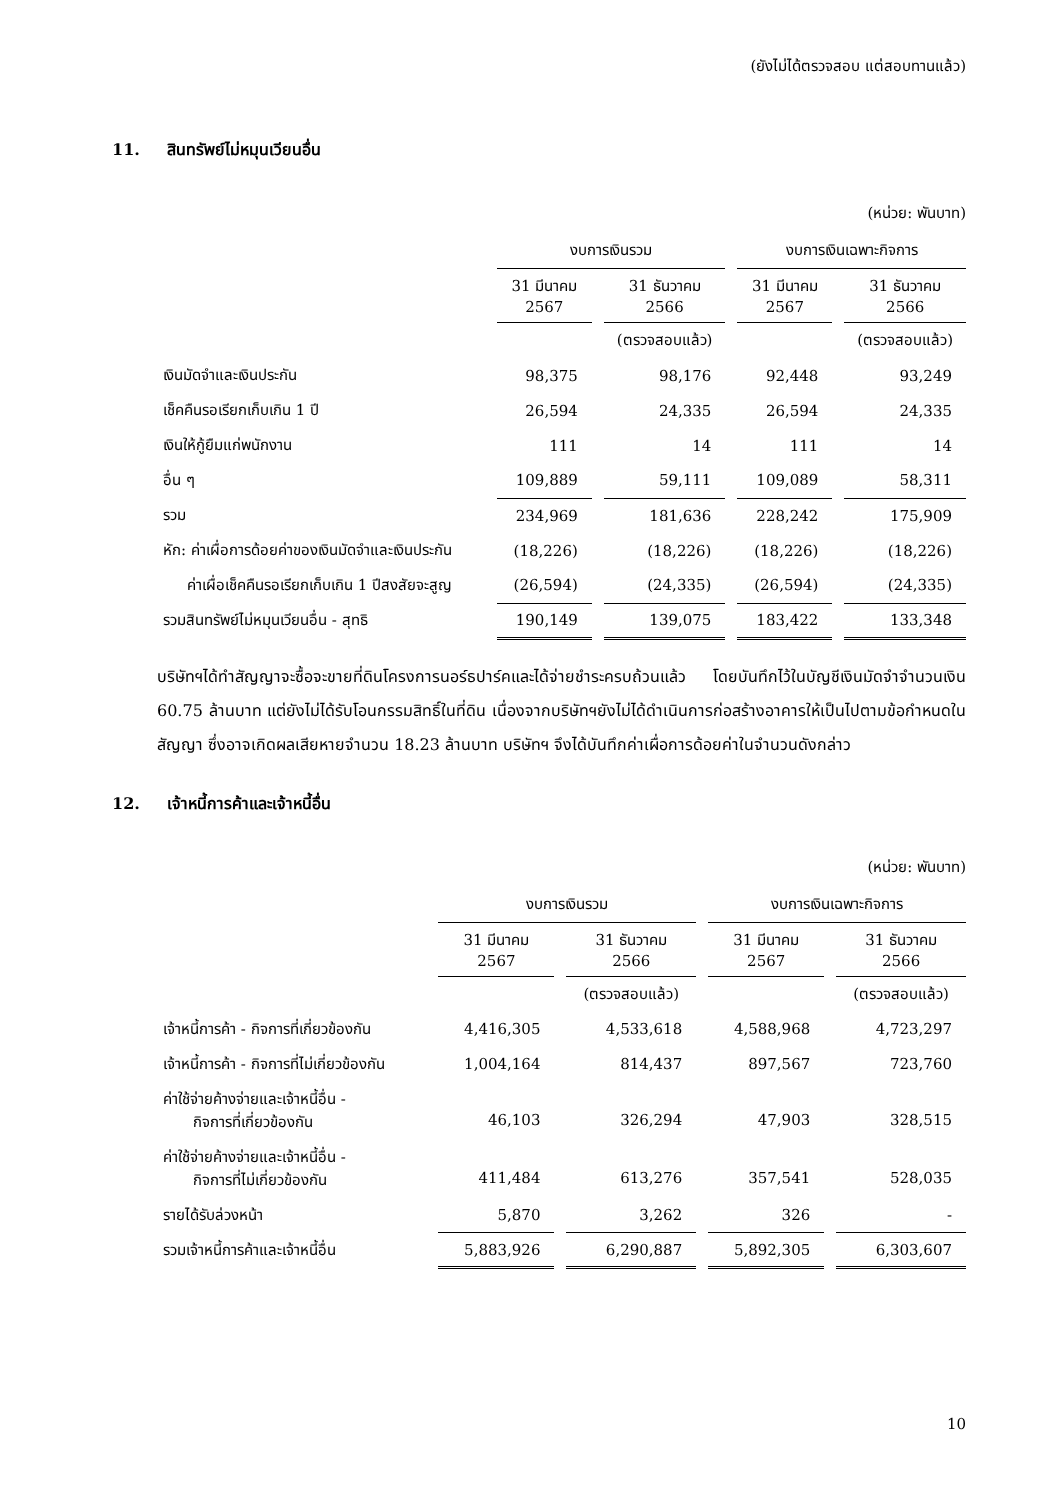(ยังไม่ได้ตรวจสอบ แต่สอบทานแล้ว)
11. สินทรัพย์ไม่หมุนเวียนอื่น
(หน่วย: พันบาท)
| | งบการเงินรวม | | | | งบการเงินเฉพาะกิจการ | | |
| --- | --- | --- | --- | --- | --- | --- | --- |
| | 31 มีนาคม 2567 | | 31 ธันวาคม 2566 | | 31 มีนาคม 2567 | | 31 ธันวาคม 2566 |
| | | | (ตรวจสอบแล้ว) | | | | (ตรวจสอบแล้ว) |
| เงินมัดจำและเงินประกัน | 98,375 | | 98,176 | | 92,448 | | 93,249 |
| เช็คคืนรอเรียกเก็บเกิน 1 ปี | 26,594 | | 24,335 | | 26,594 | | 24,335 |
| เงินให้กู้ยืมแก่พนักงาน | 111 | | 14 | | 111 | | 14 |
| อื่น ๆ | 109,889 | | 59,111 | | 109,089 | | 58,311 |
| รวม | 234,969 | | 181,636 | | 228,242 | | 175,909 |
| หัก: ค่าเผื่อการด้อยค่าของเงินมัดจำและเงินประกัน | (18,226) | | (18,226) | | (18,226) | | (18,226) |
| ค่าเผื่อเช็คคืนรอเรียกเก็บเกิน 1 ปีสงสัยจะสูญ | (26,594) | | (24,335) | | (26,594) | | (24,335) |
| รวมสินทรัพย์ไม่หมุนเวียนอื่น - สุทธิ | 190,149 | | 139,075 | | 183,422 | | 133,348 |
บริษัทฯได้ทำสัญญาจะซื้อจะขายที่ดินโครงการนอร์ธปาร์คและได้จ่ายชำระครบถ้วนแล้ว โดยบันทึกไว้ในบัญชีเงินมัดจำจำนวนเงิน 60.75 ล้านบาท แต่ยังไม่ได้รับโอนกรรมสิทธิ์ในที่ดิน เนื่องจากบริษัทฯยังไม่ได้ดำเนินการก่อสร้างอาคารให้เป็นไปตามข้อกำหนดในสัญญา ซึ่งอาจเกิดผลเสียหายจำนวน 18.23 ล้านบาท บริษัทฯ จึงได้บันทึกค่าเผื่อการด้อยค่าในจำนวนดังกล่าว
12. เจ้าหนี้การค้าและเจ้าหนี้อื่น
(หน่วย: พันบาท)
| | งบการเงินรวม | | | | งบการเงินเฉพาะกิจการ | | |
| --- | --- | --- | --- | --- | --- | --- | --- |
| | 31 มีนาคม 2567 | | 31 ธันวาคม 2566 | | 31 มีนาคม 2567 | | 31 ธันวาคม 2566 |
| | | | (ตรวจสอบแล้ว) | | | | (ตรวจสอบแล้ว) |
| เจ้าหนี้การค้า - กิจการที่เกี่ยวข้องกัน | 4,416,305 | | 4,533,618 | | 4,588,968 | | 4,723,297 |
| เจ้าหนี้การค้า - กิจการที่ไม่เกี่ยวข้องกัน | 1,004,164 | | 814,437 | | 897,567 | | 723,760 |
| ค่าใช้จ่ายค้างจ่ายและเจ้าหนี้อื่น - กิจการที่เกี่ยวข้องกัน | 46,103 | | 326,294 | | 47,903 | | 328,515 |
| ค่าใช้จ่ายค้างจ่ายและเจ้าหนี้อื่น - กิจการที่ไม่เกี่ยวข้องกัน | 411,484 | | 613,276 | | 357,541 | | 528,035 |
| รายได้รับล่วงหน้า | 5,870 | | 3,262 | | 326 | | - |
| รวมเจ้าหนี้การค้าและเจ้าหนี้อื่น | 5,883,926 | | 6,290,887 | | 5,892,305 | | 6,303,607 |
10